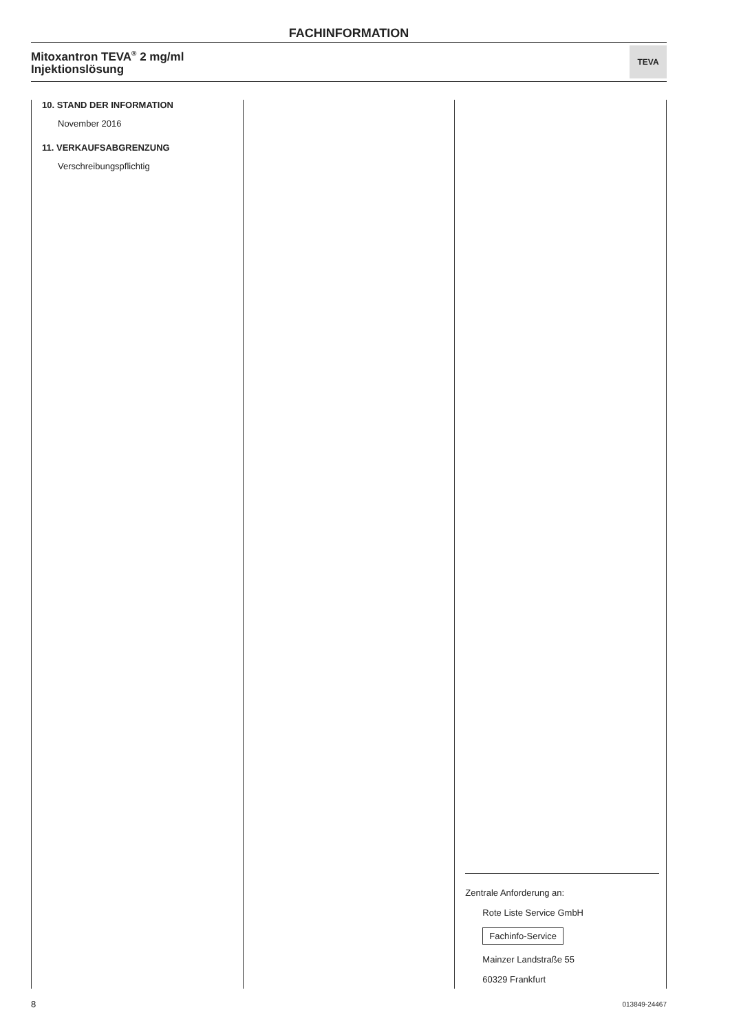FACHINFORMATION
Mitoxantron TEVA<sup>®</sup> 2 mg/ml
Injektionslösung
TEVA
10. STAND DER INFORMATION
November 2016
11. VERKAUFSABGRENZUNG
Verschreibungspflichtig
Zentrale Anforderung an:
Rote Liste Service GmbH
Fachinfo-Service
Mainzer Landstraße 55
60329 Frankfurt
8 013849-24467